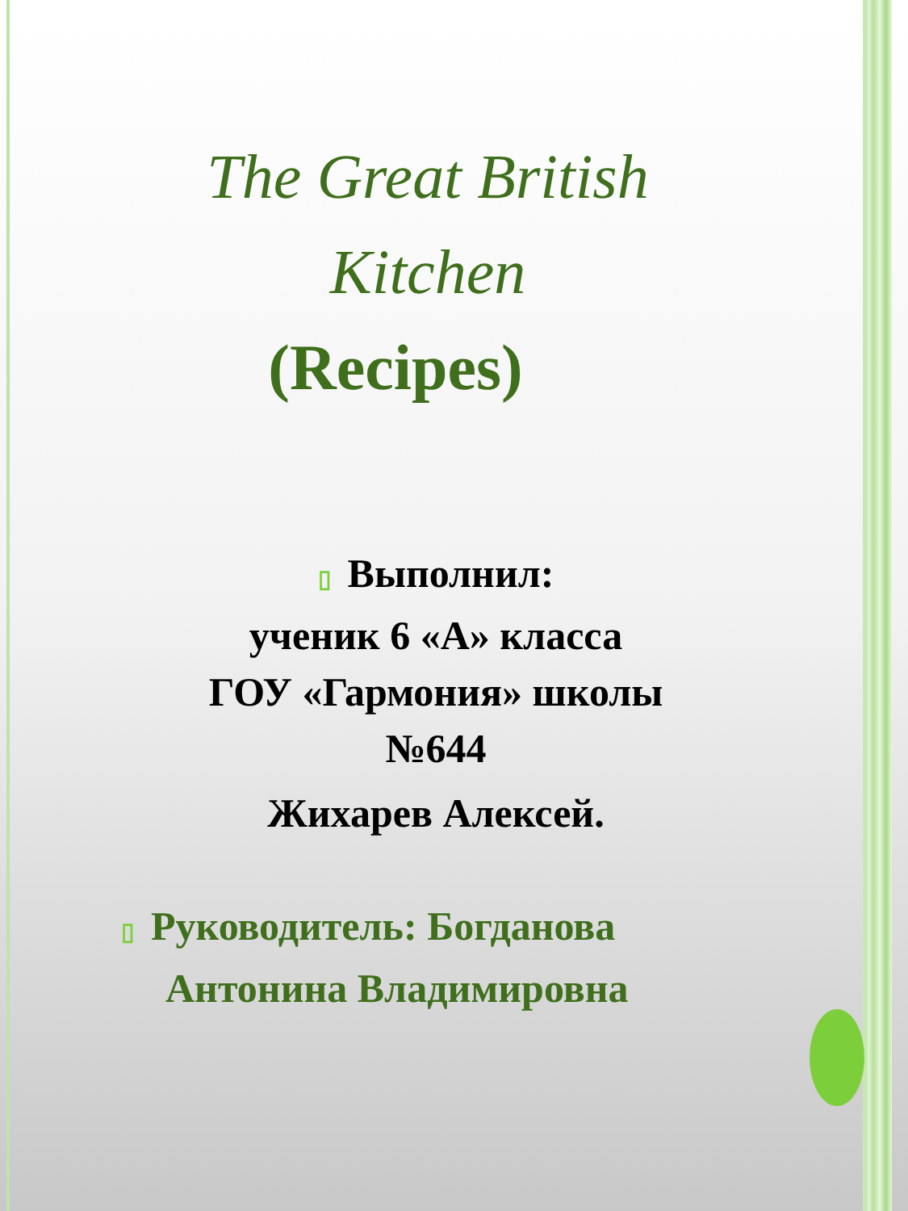The Great British
Kitchen
(Recipes)
▯ Выполнил:
ученик 6 «А» класса
ГОУ «Гармония» школы
№644
Жихарев Алексей.
▯ Руководитель: Богданова
Антонина Владимировна